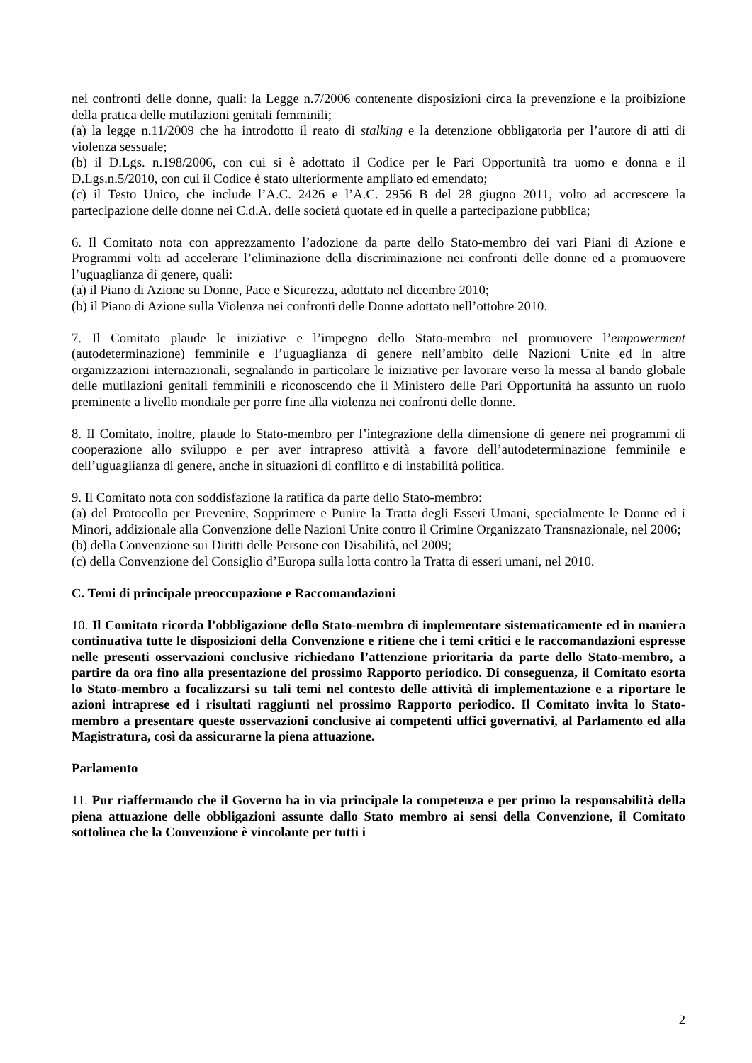nei confronti delle donne, quali: la Legge n.7/2006 contenente disposizioni circa la prevenzione e la proibizione della pratica delle mutilazioni genitali femminili;
(a) la legge n.11/2009 che ha introdotto il reato di stalking e la detenzione obbligatoria per l’autore di atti di violenza sessuale;
(b) il D.Lgs. n.198/2006, con cui si è adottato il Codice per le Pari Opportunità tra uomo e donna e il D.Lgs.n.5/2010, con cui il Codice è stato ulteriormente ampliato ed emendato;
(c) il Testo Unico, che include l’A.C. 2426 e l’A.C. 2956 B del 28 giugno 2011, volto ad accrescere la partecipazione delle donne nei C.d.A. delle società quotate ed in quelle a partecipazione pubblica;
6. Il Comitato nota con apprezzamento l’adozione da parte dello Stato-membro dei vari Piani di Azione e Programmi volti ad accelerare l’eliminazione della discriminazione nei confronti delle donne ed a promuovere l’uguaglianza di genere, quali:
(a) il Piano di Azione su Donne, Pace e Sicurezza, adottato nel dicembre 2010;
(b) il Piano di Azione sulla Violenza nei confronti delle Donne adottato nell’ottobre 2010.
7. Il Comitato plaude le iniziative e l’impegno dello Stato-membro nel promuovere l’empowerment (autodeterminazione) femminile e l’uguaglianza di genere nell’ambito delle Nazioni Unite ed in altre organizzazioni internazionali, segnalando in particolare le iniziative per lavorare verso la messa al bando globale delle mutilazioni genitali femminili e riconoscendo che il Ministero delle Pari Opportunità ha assunto un ruolo preminente a livello mondiale per porre fine alla violenza nei confronti delle donne.
8. Il Comitato, inoltre, plaude lo Stato-membro per l’integrazione della dimensione di genere nei programmi di cooperazione allo sviluppo e per aver intrapreso attività a favore dell’autodeterminazione femminile e dell’uguaglianza di genere, anche in situazioni di conflitto e di instabilità politica.
9. Il Comitato nota con soddisfazione la ratifica da parte dello Stato-membro:
(a) del Protocollo per Prevenire, Sopprimere e Punire la Tratta degli Esseri Umani, specialmente le Donne ed i Minori, addizionale alla Convenzione delle Nazioni Unite contro il Crimine Organizzato Transnazionale, nel 2006;
(b) della Convenzione sui Diritti delle Persone con Disabilità, nel 2009;
(c) della Convenzione del Consiglio d’Europa sulla lotta contro la Tratta di esseri umani, nel 2010.
C. Temi di principale preoccupazione e Raccomandazioni
10. Il Comitato ricorda l’obbligazione dello Stato-membro di implementare sistematicamente ed in maniera continuativa tutte le disposizioni della Convenzione e ritiene che i temi critici e le raccomandazioni espresse nelle presenti osservazioni conclusive richiedano l’attenzione prioritaria da parte dello Stato-membro, a partire da ora fino alla presentazione del prossimo Rapporto periodico. Di conseguenza, il Comitato esorta lo Stato-membro a focalizzarsi su tali temi nel contesto delle attività di implementazione e a riportare le azioni intraprese ed i risultati raggiunti nel prossimo Rapporto periodico. Il Comitato invita lo Stato-membro a presentare queste osservazioni conclusive ai competenti uffici governativi, al Parlamento ed alla Magistratura, così da assicurarne la piena attuazione.
Parlamento
11. Pur riaffermando che il Governo ha in via principale la competenza e per primo la responsabilità della piena attuazione delle obbligazioni assunte dallo Stato membro ai sensi della Convenzione, il Comitato sottolinea che la Convenzione è vincolante per tutti i
2